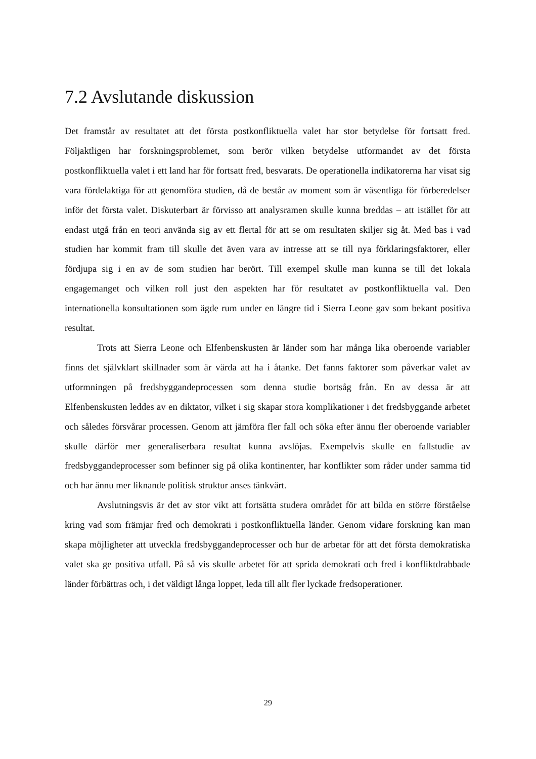7.2 Avslutande diskussion
Det framstår av resultatet att det första postkonfliktuella valet har stor betydelse för fortsatt fred. Följaktligen har forskningsproblemet, som berör vilken betydelse utformandet av det första postkonfliktuella valet i ett land har för fortsatt fred, besvarats. De operationella indikatorerna har visat sig vara fördelaktiga för att genomföra studien, då de består av moment som är väsentliga för förberedelser inför det första valet. Diskuterbart är förvisso att analysramen skulle kunna breddas – att istället för att endast utgå från en teori använda sig av ett flertal för att se om resultaten skiljer sig åt. Med bas i vad studien har kommit fram till skulle det även vara av intresse att se till nya förklaringsfaktorer, eller fördjupa sig i en av de som studien har berört. Till exempel skulle man kunna se till det lokala engagemanget och vilken roll just den aspekten har för resultatet av postkonfliktuella val. Den internationella konsultationen som ägde rum under en längre tid i Sierra Leone gav som bekant positiva resultat.
Trots att Sierra Leone och Elfenbenskusten är länder som har många lika oberoende variabler finns det självklart skillnader som är värda att ha i åtanke. Det fanns faktorer som påverkar valet av utformningen på fredsbyggandeprocessen som denna studie bortsåg från. En av dessa är att Elfenbenskusten leddes av en diktator, vilket i sig skapar stora komplikationer i det fredsbyggande arbetet och således försvårar processen. Genom att jämföra fler fall och söka efter ännu fler oberoende variabler skulle därför mer generaliserbara resultat kunna avslöjas. Exempelvis skulle en fallstudie av fredsbyggandeprocesser som befinner sig på olika kontinenter, har konflikter som råder under samma tid och har ännu mer liknande politisk struktur anses tänkvärt.
Avslutningsvis är det av stor vikt att fortsätta studera området för att bilda en större förståelse kring vad som främjar fred och demokrati i postkonfliktuella länder. Genom vidare forskning kan man skapa möjligheter att utveckla fredsbyggandeprocesser och hur de arbetar för att det första demokratiska valet ska ge positiva utfall. På så vis skulle arbetet för att sprida demokrati och fred i konfliktdrabbade länder förbättras och, i det väldigt långa loppet, leda till allt fler lyckade fredsoperationer.
29